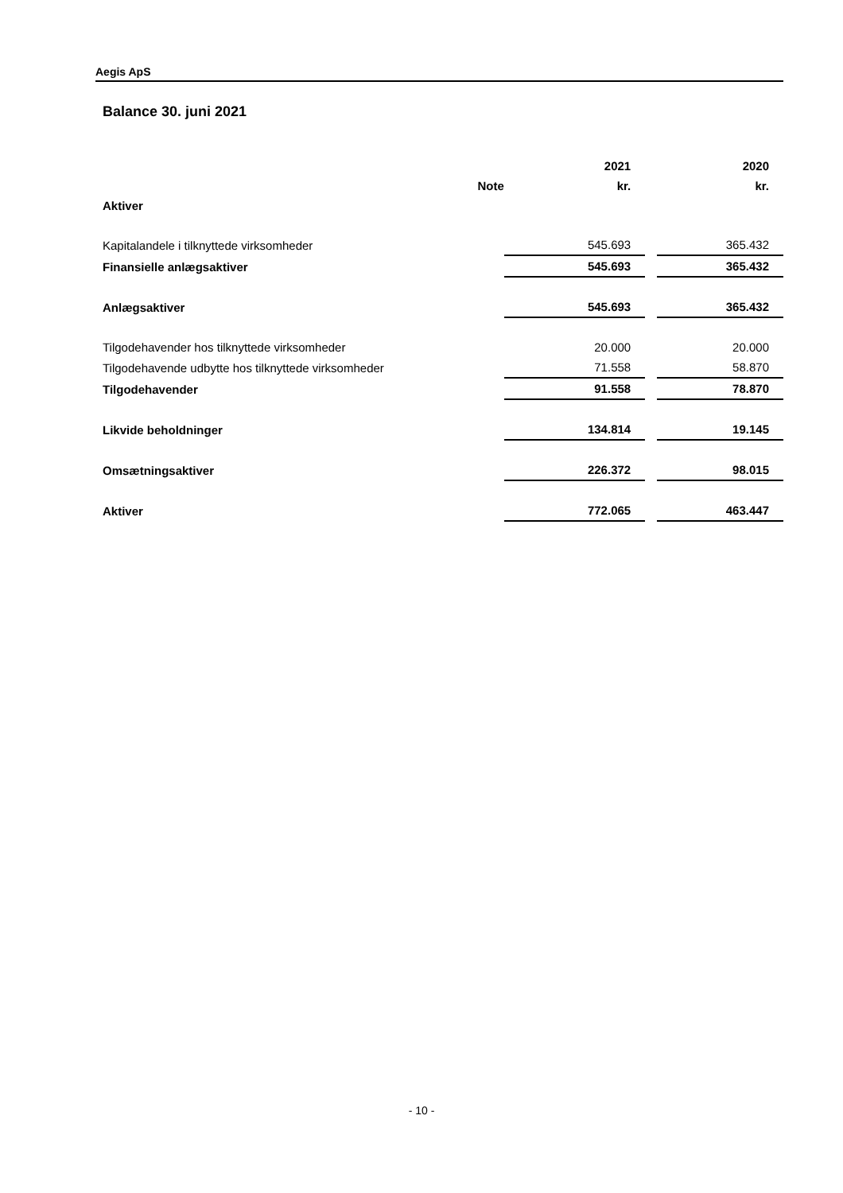Aegis ApS
Balance 30. juni 2021
| | | 2021 | | 2020 |
| --- | --- | --- | --- | --- |
| | Note | kr. | | kr. |
| Aktiver | | | | |
| Kapitalandele i tilknyttede virksomheder | | 545.693 | | 365.432 |
| Finansielle anlægsaktiver | | 545.693 | | 365.432 |
| Anlægsaktiver | | 545.693 | | 365.432 |
| Tilgodehavender hos tilknyttede virksomheder | | 20.000 | | 20.000 |
| Tilgodehavende udbytte hos tilknyttede virksomheder | | 71.558 | | 58.870 |
| Tilgodehavender | | 91.558 | | 78.870 |
| Likvide beholdninger | | 134.814 | | 19.145 |
| Omsætningsaktiver | | 226.372 | | 98.015 |
| Aktiver | | 772.065 | | 463.447 |
- 10 -